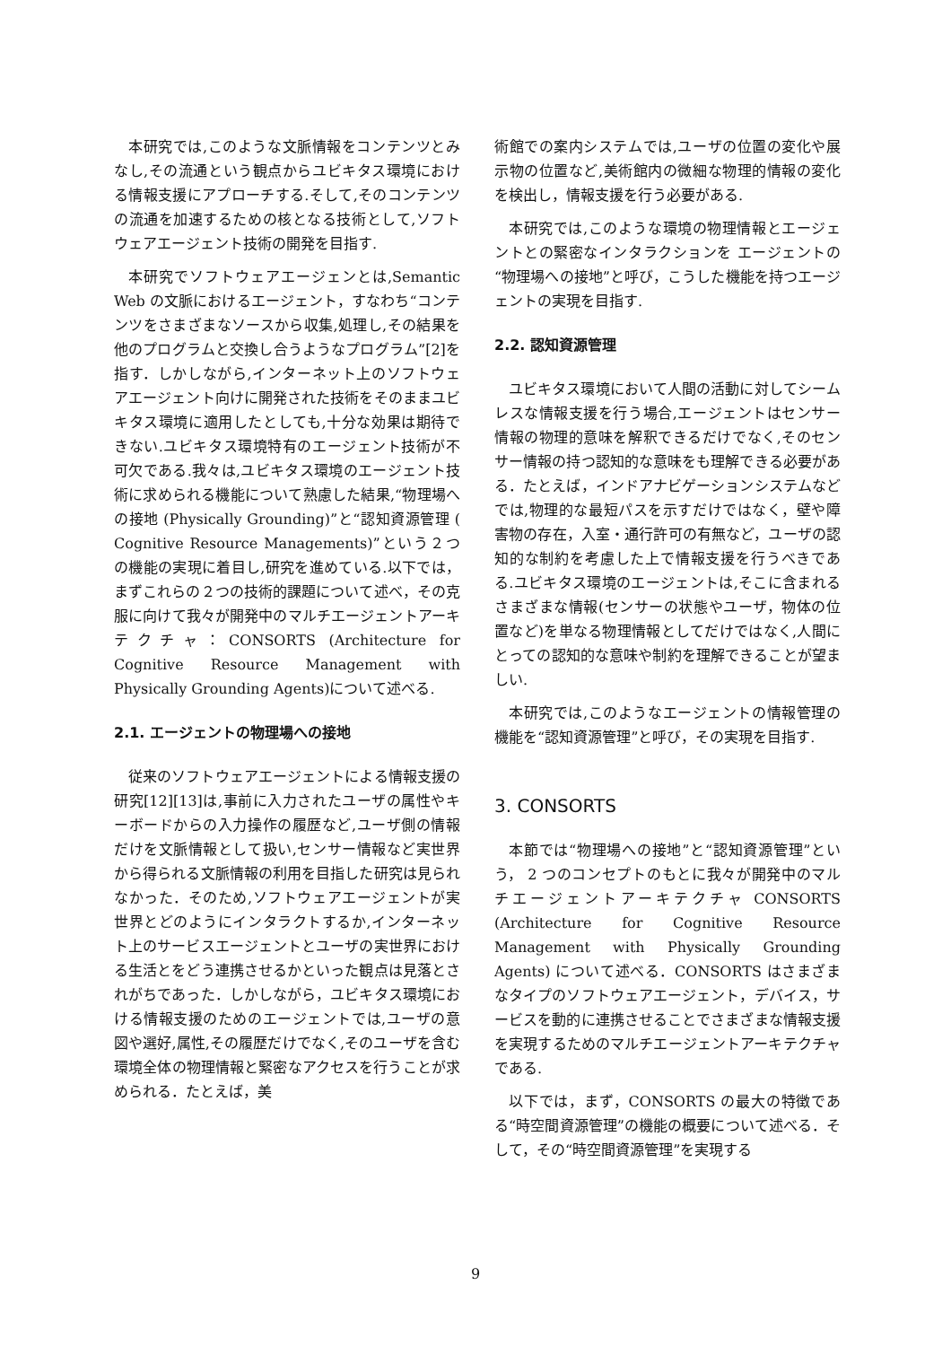本研究では,このような文脈情報をコンテンツとみなし,その流通という観点からユビキタス環境における情報支援にアプローチする.そして,そのコンテンツの流通を加速するための核となる技術として,ソフトウェアエージェント技術の開発を目指す.
本研究でソフトウェアエージェンとは,Semantic Web の文脈におけるエージェント，すなわち“コンテンツをさまざまなソースから収集,処理し,その結果を他のプログラムと交換し合うようなプログラム”[2]を指す．しかしながら,インターネット上のソフトウェアエージェント向けに開発された技術をそのままユビキタス環境に適用したとしても,十分な効果は期待できない.ユビキタス環境特有のエージェント技術が不可欠である.我々は,ユビキタス環境のエージェント技術に求められる機能について熟慮した結果,“物理場への接地 (Physically Grounding)”と“認知資源管理 ( Cognitive Resource Managements)”という２つの機能の実現に着目し,研究を進めている.以下では，まずこれらの２つの技術的課題について述べ，その克服に向けて我々が開発中のマルチエージェントアーキテクチャ：CONSORTS (Architecture for Cognitive Resource Management with Physically Grounding Agents)について述べる.
2.1. エージェントの物理場への接地
従来のソフトウェアエージェントによる情報支援の研究[12][13]は,事前に入力されたユーザの属性やキーボードからの入力操作の履歴など,ユーザ側の情報だけを文脈情報として扱い,センサー情報など実世界から得られる文脈情報の利用を目指した研究は見られなかった．そのため,ソフトウェアエージェントが実世界とどのようにインタラクトするか,インターネット上のサービスエージェントとユーザの実世界における生活とをどう連携させるかといった観点は見落とされがちであった．しかしながら，ユビキタス環境における情報支援のためのエージェントでは,ユーザの意図や選好,属性,その履歴だけでなく,そのユーザを含む環境全体の物理情報と緊密なアクセスを行うことが求められる．たとえば，美
術館での案内システムでは,ユーザの位置の変化や展示物の位置など,美術館内の微細な物理的情報の変化を検出し，情報支援を行う必要がある.
本研究では,このような環境の物理情報とエージェントとの緊密なインタラクションを エージェントの“物理場への接地”と呼び，こうした機能を持つエージェントの実現を目指す.
2.2. 認知資源管理
ユビキタス環境において人間の活動に対してシームレスな情報支援を行う場合,エージェントはセンサー情報の物理的意味を解釈できるだけでなく,そのセンサー情報の持つ認知的な意味をも理解できる必要がある．たとえば，インドアナビゲーションシステムなどでは,物理的な最短パスを示すだけではなく，壁や障害物の存在，入室・通行許可の有無など，ユーザの認知的な制約を考慮した上で情報支援を行うべきである.ユビキタス環境のエージェントは,そこに含まれるさまざまな情報(センサーの状態やユーザ，物体の位置など)を単なる物理情報としてだけではなく,人間にとっての認知的な意味や制約を理解できることが望ましい.
本研究では,このようなエージェントの情報管理の機能を“認知資源管理”と呼び，その実現を目指す.
3. CONSORTS
本節では“物理場への接地”と“認知資源管理”という， 2 つのコンセプトのもとに我々が開発中のマルチエージェントアーキテクチャ CONSORTS (Architecture for Cognitive Resource Management with Physically Grounding Agents) について述べる．CONSORTS はさまざまなタイプのソフトウェアエージェント，デバイス，サービスを動的に連携させることでさまざまな情報支援を実現するためのマルチエージェントアーキテクチャである.
以下では，まず，CONSORTS の最大の特徴である“時空間資源管理”の機能の概要について述べる．そして，その“時空間資源管理”を実現する
9